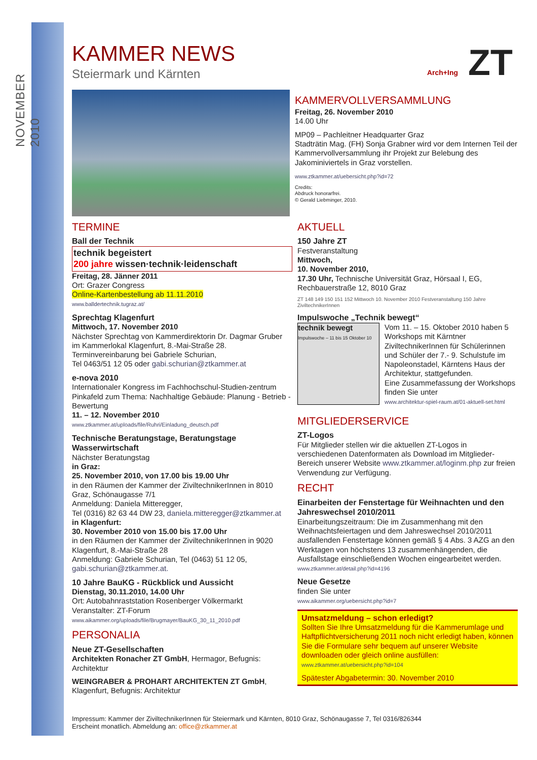NOVEMBER 2010
Arch+Ing ZT
KAMMER NEWS
Steiermark und Kärnten
KAMMERVOLLVERSAMMLUNG
Freitag, 26. November 2010
14.00 Uhr
MP09 – Pachleitner Headquarter Graz
Stadträtin Mag. (FH) Sonja Grabner wird vor dem Internen Teil der Kammervollversammlung ihr Projekt zur Belebung des Jakominiviertels in Graz vorstellen.
www.ztkammer.at/uebersicht.php?id=72
Credits:
Abdruck honorarfrei.
© Gerald Liebminger, 2010.
TERMINE
Ball der Technik
technik begeistert
200 jahre wissen·technik·leidenschaft
Freitag, 28. Jänner 2011
Ort: Grazer Congress
Online-Kartenbestellung ab 11.11.2010
www.balldertechnik.tugraz.at/
Sprechtag Klagenfurt
Mittwoch, 17. November 2010
Nächster Sprechtag von Kammerdirektorin Dr. Dagmar Gruber im Kammerlokal Klagenfurt, 8.-Mai-Straße 28. Terminvereinbarung bei Gabriele Schurian,
Tel 0463/51 12 05 oder gabi.schurian@ztkammer.at
e-nova 2010
Internationaler Kongress im Fachhochschul-Studien-zentrum Pinkafeld zum Thema: Nachhaltige Gebäude: Planung - Betrieb - Bewertung
11. – 12. November 2010
www.ztkammer.at/uploads/file/Ruhri/Einladung_deutsch.pdf
Technische Beratungstage, Beratungstage Wasserwirtschaft
Nächster Beratungstag
in Graz:
25. November 2010, von 17.00 bis 19.00 Uhr
in den Räumen der Kammer der ZiviltechnikerInnen in 8010 Graz, Schönaugasse 7/1
Anmeldung: Daniela Mitteregger,
Tel (0316) 82 63 44 DW 23, daniela.mitteregger@ztkammer.at
in Klagenfurt:
30. November 2010 von 15.00 bis 17.00 Uhr
in den Räumen der Kammer der ZiviltechnikerInnen in 9020 Klagenfurt, 8.-Mai-Straße 28
Anmeldung: Gabriele Schurian, Tel (0463) 51 12 05,
gabi.schurian@ztkammer.at.
10 Jahre BauKG - Rückblick und Aussicht
Dienstag, 30.11.2010, 14.00 Uhr
Ort: Autobahnraststation Rosenberger Völkermarkt
Veranstalter: ZT-Forum
www.aikammer.org/uploads/file/Brugmayer/BauKG_30_11_2010.pdf
PERSONALIA
Neue ZT-Gesellschaften
Architekten Ronacher ZT GmbH, Hermagor, Befugnis: Architektur
WEINGRABER & PROHART ARCHITEKTEN ZT GmbH, Klagenfurt, Befugnis: Architektur
AKTUELL
150 Jahre ZT
Festveranstaltung
Mittwoch,
10. November 2010,
17.30 Uhr, Technische Universität Graz, Hörsaal I, EG, Rechbauerstraße 12, 8010 Graz
ZT 148 149 150 151 152 Mittwoch 10. November 2010 Festveranstaltung 150 Jahre ZiviltechnikerInnen
Impulswoche „Technik bewegt“
technik bewegt
Impulswoche – 11 bis 15 Oktober 10
Vom 11. – 15. Oktober 2010 haben 5 Workshops mit Kärntner ZiviltechnikerInnen für Schülerinnen und Schüler der 7.- 9. Schulstufe im Napoleonstadel, Kärntens Haus der Architektur, stattgefunden.
Eine Zusammefassung der Workshops finden Sie unter
www.architektur-spiel-raum.at/01-aktuell-set.html
MITGLIEDERSERVICE
ZT-Logos
Für Mitglieder stellen wir die aktuellen ZT-Logos in verschiedenen Datenformaten als Download im Mitglieder-Bereich unserer Website www.ztkammer.at/loginm.php zur freien Verwendung zur Verfügung.
RECHT
Einarbeiten der Fenstertage für Weihnachten und den Jahreswechsel 2010/2011
Einarbeitungszeitraum: Die im Zusammenhang mit den Weihnachtsfeiertagen und dem Jahreswechsel 2010/2011 ausfallenden Fenstertage können gemäß § 4 Abs. 3 AZG an den Werktagen von höchstens 13 zusammenhängenden, die Ausfallstage einschließenden Wochen eingearbeitet werden.
www.ztkammer.at/detail.php?id=4196
Neue Gesetze
finden Sie unter
www.aikammer.org/uebersicht.php?id=7
Umsatzmeldung – schon erledigt?
Sollten Sie Ihre Umsatzmeldung für die Kammerumlage und Haftpflichtversicherung 2011 noch nicht erledigt haben, können Sie die Formulare sehr bequem auf unserer Website downloaden oder gleich online ausfüllen:
www.ztkammer.at/uebersicht.php?id=104
Spätester Abgabetermin: 30. November 2010
Impressum: Kammer der ZiviltechnikerInnen für Steiermark und Kärnten, 8010 Graz, Schönaugasse 7, Tel 0316/826344
Erscheint monatlich. Abmeldung an: office@ztkammer.at